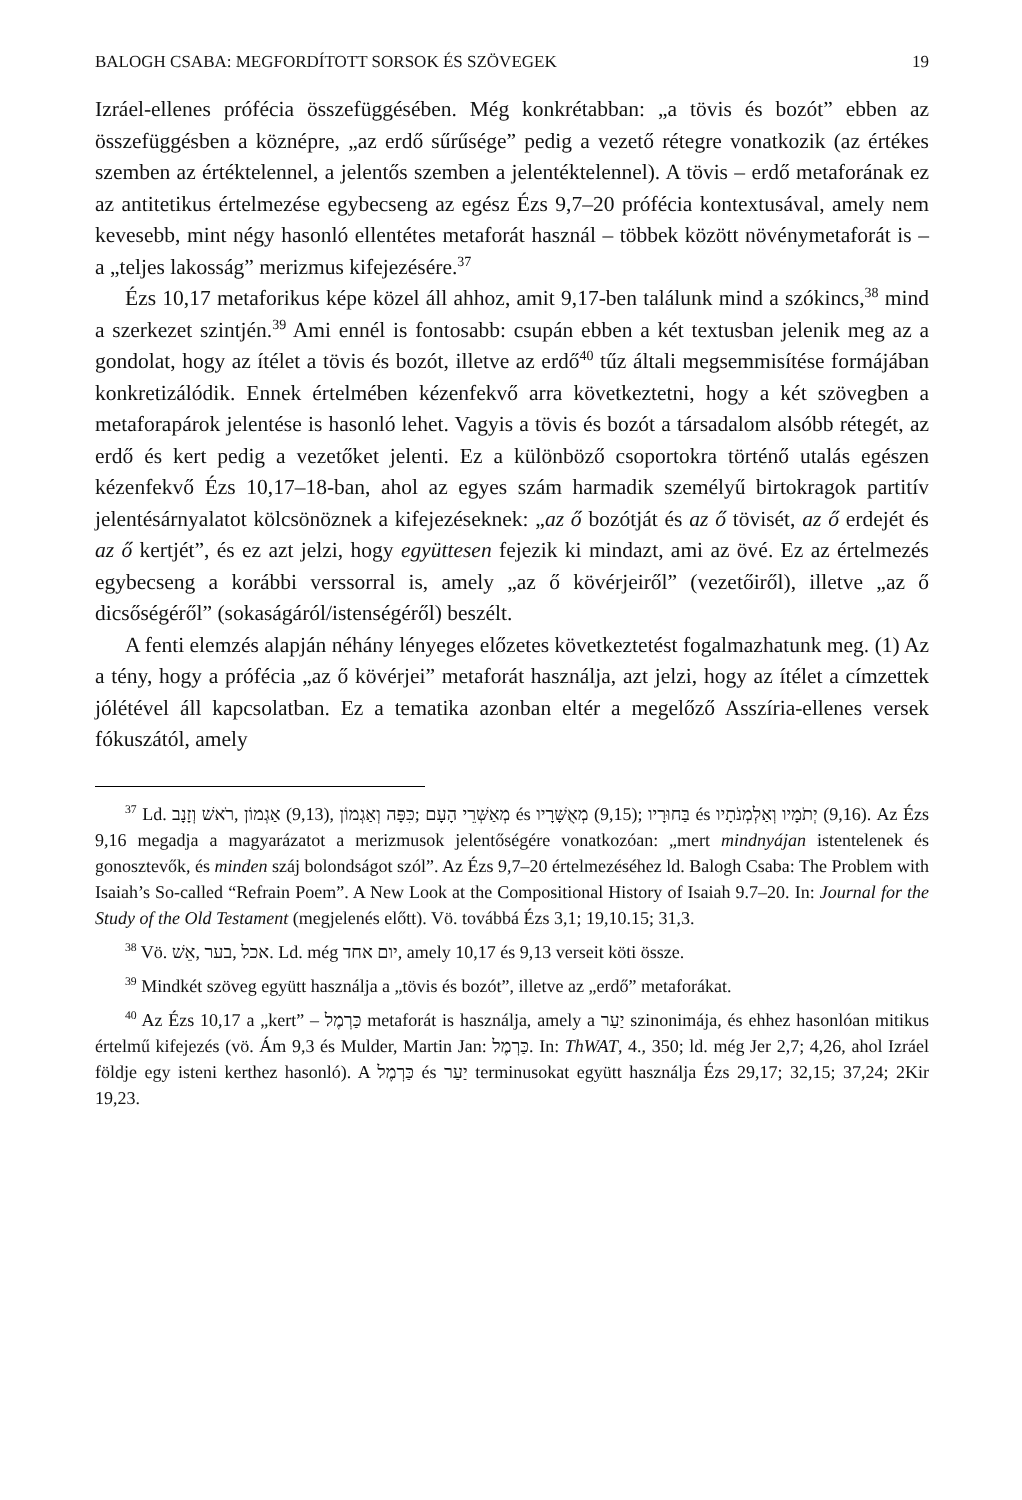BALOGH CSABA: MEGFORDÍTOTT SORSOK ÉS SZÖVEGEK 19
Izráel-ellenes prófécia összefüggésében. Még konkrétabban: „a tövis és bozót” ebben az összefüggésben a köznépre, „az erdő sűrűsége” pedig a vezető rétegre vonatkozik (az értékes szemben az értéktelennel, a jelentős szemben a jelentéktelennel). A tövis – erdő metaforának ez az antitetikus értelmezése egybecseng az egész Ézs 9,7–20 prófécia kontextusával, amely nem kevesebb, mint négy hasonló ellentétes metaforát használ – többek között növénymetaforát is – a „teljes lakosság” merizmus kifejezésére.<sup>37</sup>
Ézs 10,17 metaforikus képe közel áll ahhoz, amit 9,17-ben találunk mind a szókincs,<sup>38</sup> mind a szerkezet szintjén.<sup>39</sup> Ami ennél is fontosabb: csupán ebben a két textusban jelenik meg az a gondolat, hogy az ítélet a tövis és bozót, illetve az erdő<sup>40</sup> tűz általi megsemmisítése formájában konkretizálódik. Ennek értelmében kézenfekvő arra következtetni, hogy a két szövegben a metaforapárok jelentése is hasonló lehet. Vagyis a tövis és bozót a társadalom alsóbb rétegét, az erdő és kert pedig a vezetőket jelenti. Ez a különböző csoportokra történő utalás egészen kézenfekvő Ézs 10,17–18-ban, ahol az egyes szám harmadik személyű birtokragok partitív jelentésárnyalatot kölcsönöznek a kifejezéseknek: „az ő bozótját és az ő tövisét, az ő erdejét és az ő kertjét”, és ez azt jelzi, hogy együttesen fejezik ki mindazt, ami az övé. Ez az értelmezés egybecseng a korábbi verssorral is, amely „az ő kövérjeiről” (vezetőiről), illetve „az ő dicsőségéről” (sokaságáról/istenségéről) beszélt.
A fenti elemzés alapján néhány lényeges előzetes következtetést fogalmazhatunk meg. (1) Az a tény, hogy a prófécia „az ő kövérjei” metaforát használja, azt jelzi, hogy az ítélet a címzettek jólétével áll kapcsolatban. Ez a tematika azonban eltér a megelőző Asszíria-ellenes versek fókuszától, amely
<sup>37</sup> Ld. רֹאשׁ וְזָנָב, אַגְמוֹן (9,13), כִּפָּה וְאַגְמוֹן; מְאַשְּׁרֵי הָעָם és מְאֻשָּׁרָיו (9,15); בַּחוּרָיו és יְתֹמָיו וְאַלְמְנֹתָיו (9,16). Az Ézs 9,16 megadja a magyarázatot a merizmusok jelentőségére vonatkozóan: „mert mindnyájan istentelenek és gonosztevők, és minden száj bolondságot szól”. Az Ézs 9,7–20 értelmezéséhez ld. Balogh Csaba: The Problem with Isaiah’s So-called “Refrain Poem”. A New Look at the Compositional History of Isaiah 9.7–20. In: Journal for the Study of the Old Testament (megjelenés előtt). Vö. továbbá Ézs 3,1; 19,10.15; 31,3.
<sup>38</sup> Vö. אֵשׁ, בער, אכל. Ld. még יום אחד, amely 10,17 és 9,13 verseit köti össze.
<sup>39</sup> Mindkét szöveg együtt használja a „tövis és bozót”, illetve az „erdő” metaforákat.
<sup>40</sup> Az Ézs 10,17 a „kert” – כַּרְמֶל metaforát is használja, amely a יַעַר szinonimája, és ehhez hasonlóan mitikus értelmű kifejezés (vö. Ám 9,3 és Mulder, Martin Jan: כַּרְמֶל. In: ThWAT, 4., 350; ld. még Jer 2,7; 4,26, ahol Izráel földje egy isteni kerthez hasonló). A כַּרְמֶל és יַעַר terminusokat együtt használja Ézs 29,17; 32,15; 37,24; 2Kir 19,23.